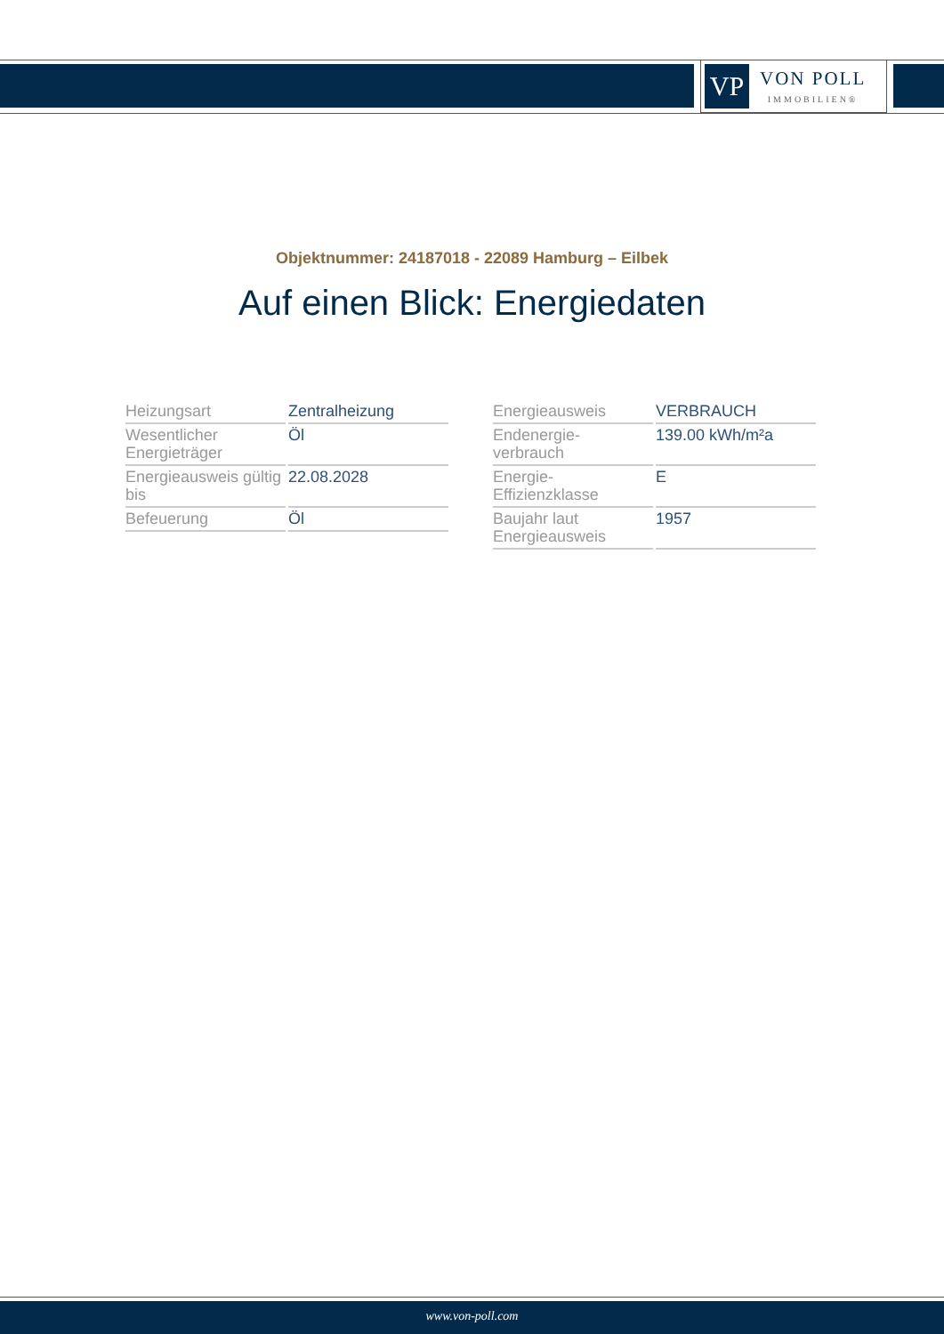VP
VON POLL
IMMOBILIEN®
Objektnummer: 24187018 - 22089 Hamburg – Eilbek
Auf einen Blick: Energiedaten
| Heizungsart | Zentralheizung |
| Wesentlicher Energieträger | Öl |
| Energieausweis gültig bis | 22.08.2028 |
| Befeuerung | Öl |
| Energieausweis | VERBRAUCH |
| Endenergie- verbrauch | 139.00 kWh/m²a |
| Energie- Effizienzklasse | E |
| Baujahr laut Energieausweis | 1957 |
www.von-poll.com